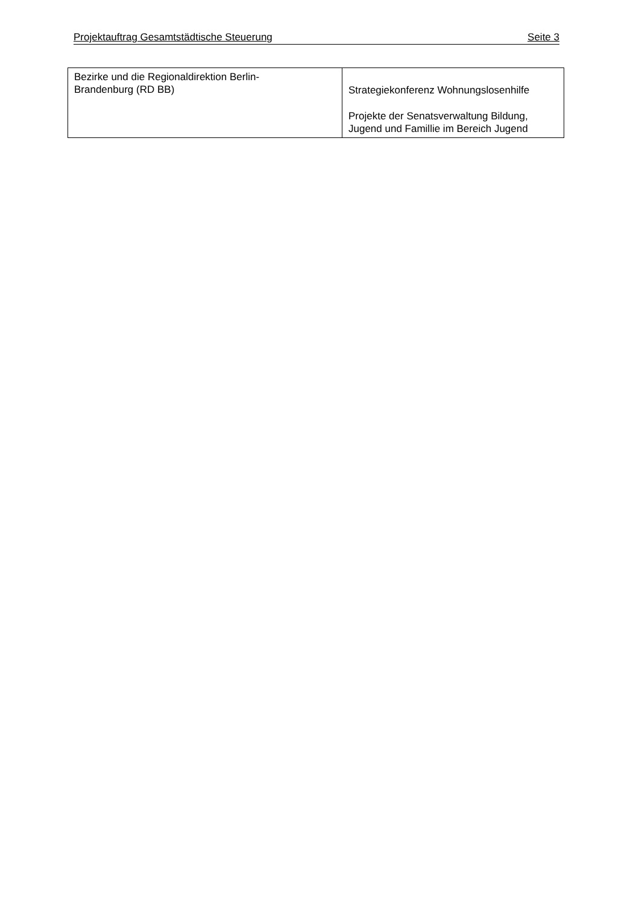Projektauftrag Gesamtstädtische Steuerung Seite 3
| Bezirke und die Regionaldirektion Berlin- Brandenburg (RD BB) | Strategiekonferenz Wohnungslosenhilfe Projekte der Senatsverwaltung Bildung, Jugend und Famillie im Bereich Jugend |